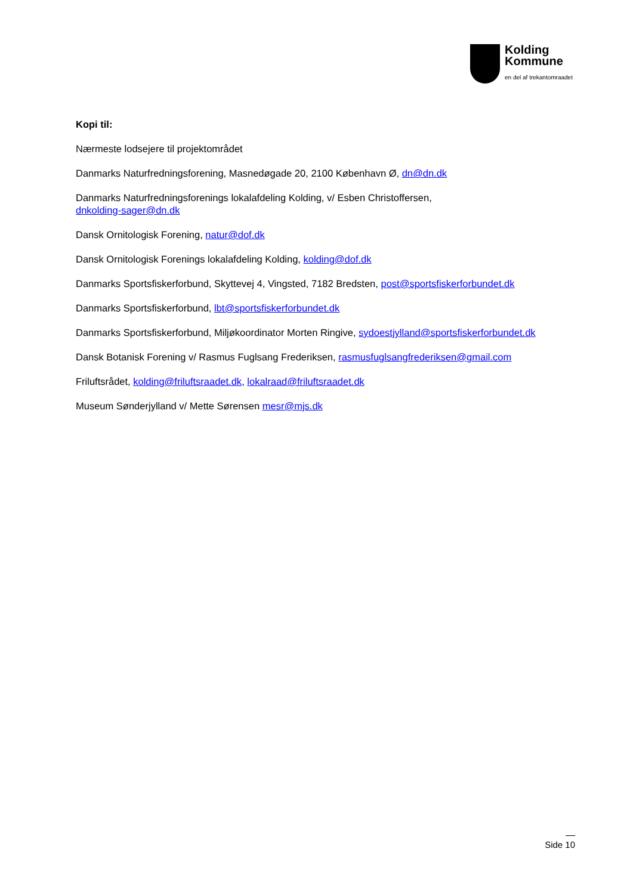Kolding
Kommune
en del af trekantomraadet
Kopi til:
Nærmeste lodsejere til projektområdet
Danmarks Naturfredningsforening, Masnedøgade 20, 2100 København Ø, dn@dn.dk
Danmarks Naturfredningsforenings lokalafdeling Kolding, v/ Esben Christoffersen,
dnkolding-sager@dn.dk
Dansk Ornitologisk Forening, natur@dof.dk
Dansk Ornitologisk Forenings lokalafdeling Kolding, kolding@dof.dk
Danmarks Sportsfiskerforbund, Skyttevej 4, Vingsted, 7182 Bredsten, post@sportsfiskerforbundet.dk
Danmarks Sportsfiskerforbund, lbt@sportsfiskerforbundet.dk
Danmarks Sportsfiskerforbund, Miljøkoordinator Morten Ringive, sydoestjylland@sportsfiskerforbundet.dk
Dansk Botanisk Forening v/ Rasmus Fuglsang Frederiksen, rasmusfuglsangfrederiksen@gmail.com
Friluftsrådet, kolding@friluftsraadet.dk, lokalraad@friluftsraadet.dk
Museum Sønderjylland v/ Mette Sørensen mesr@mjs.dk
Side 10